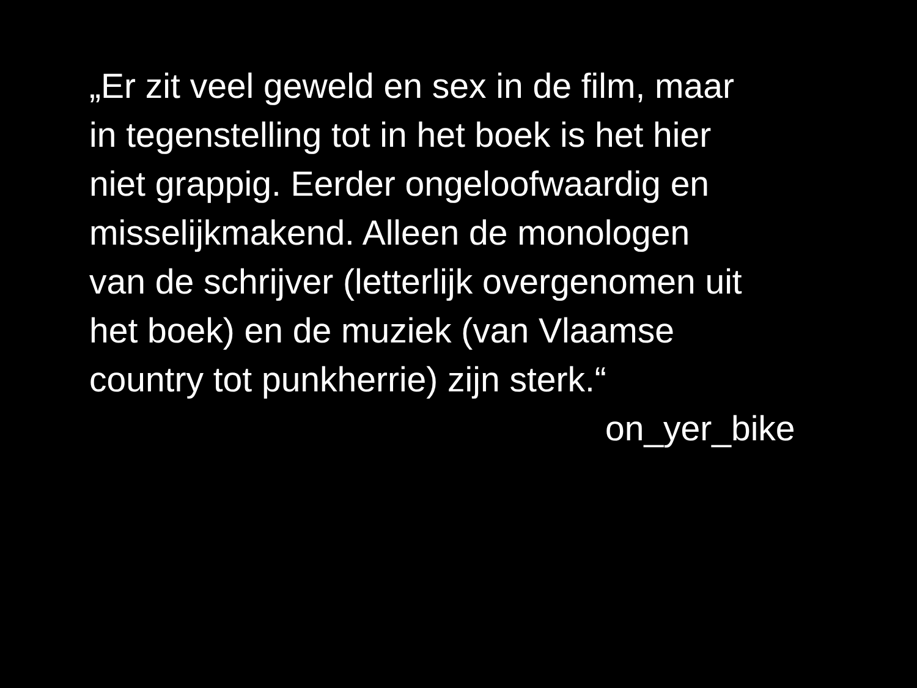„Er zit veel geweld en sex in de film, maar
in tegenstelling tot in het boek is het hier
niet grappig. Eerder ongeloofwaardig en
misselijkmakend. Alleen de monologen
van de schrijver (letterlijk overgenomen uit
het boek) en de muziek (van Vlaamse
country tot punkherrie) zijn sterk.“
on_yer_bike